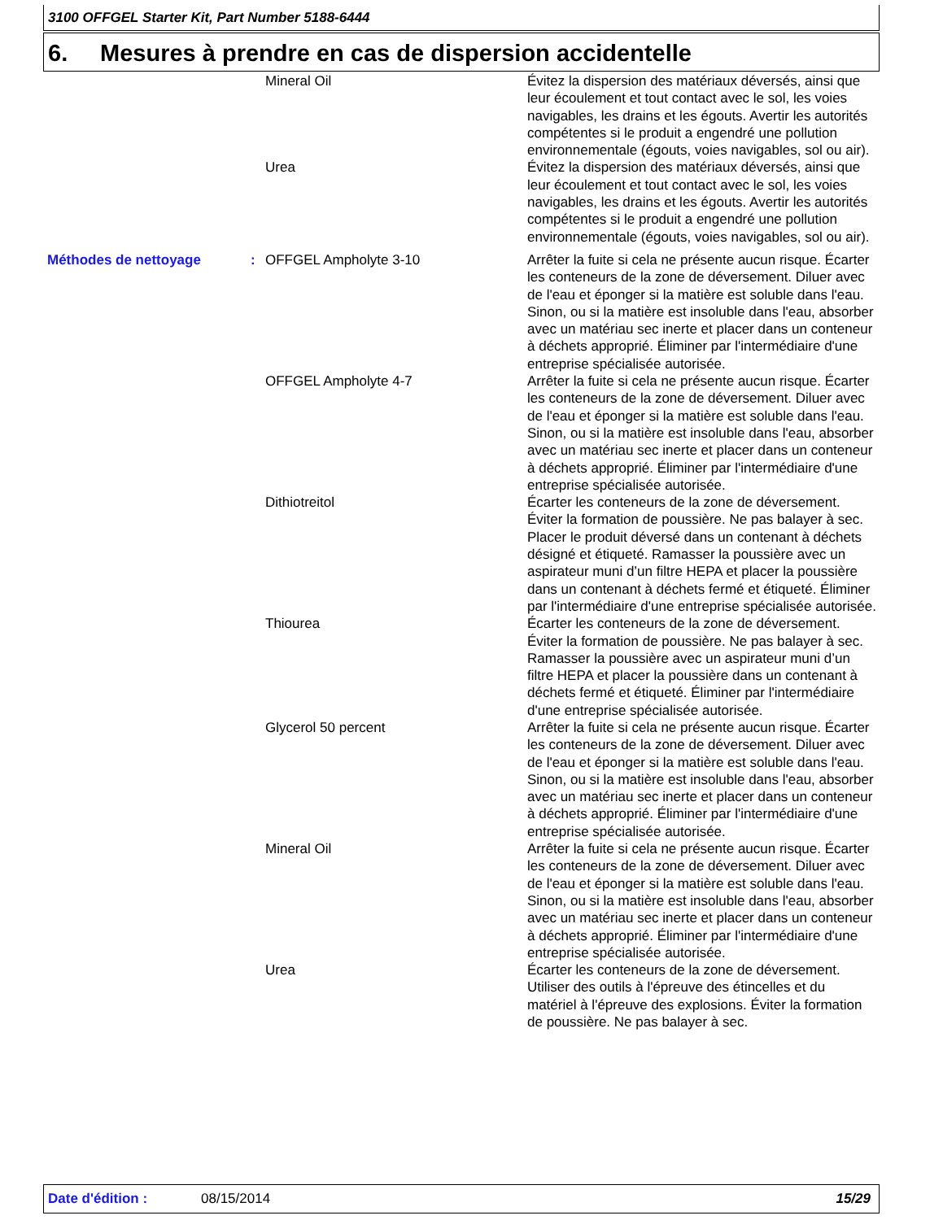3100 OFFGEL Starter Kit, Part Number 5188-6444
6. Mesures à prendre en cas de dispersion accidentelle
Mineral Oil Évitez la dispersion des matériaux déversés, ainsi que leur écoulement et tout contact avec le sol, les voies navigables, les drains et les égouts. Avertir les autorités compétentes si le produit a engendré une pollution environnementale (égouts, voies navigables, sol ou air).
Urea Évitez la dispersion des matériaux déversés, ainsi que leur écoulement et tout contact avec le sol, les voies navigables, les drains et les égouts. Avertir les autorités compétentes si le produit a engendré une pollution environnementale (égouts, voies navigables, sol ou air).
Méthodes de nettoyage : OFFGEL Ampholyte 3-10 Arrêter la fuite si cela ne présente aucun risque. Écarter les conteneurs de la zone de déversement. Diluer avec de l'eau et éponger si la matière est soluble dans l'eau. Sinon, ou si la matière est insoluble dans l'eau, absorber avec un matériau sec inerte et placer dans un conteneur à déchets approprié. Éliminer par l'intermédiaire d'une entreprise spécialisée autorisée.
OFFGEL Ampholyte 4-7 Arrêter la fuite si cela ne présente aucun risque. Écarter les conteneurs de la zone de déversement. Diluer avec de l'eau et éponger si la matière est soluble dans l'eau. Sinon, ou si la matière est insoluble dans l'eau, absorber avec un matériau sec inerte et placer dans un conteneur à déchets approprié. Éliminer par l'intermédiaire d'une entreprise spécialisée autorisée.
Dithiotreitol Écarter les conteneurs de la zone de déversement. Éviter la formation de poussière. Ne pas balayer à sec. Placer le produit déversé dans un contenant à déchets désigné et étiqueté. Ramasser la poussière avec un aspirateur muni d’un filtre HEPA et placer la poussière dans un contenant à déchets fermé et étiqueté. Éliminer par l'intermédiaire d'une entreprise spécialisée autorisée.
Thiourea Écarter les conteneurs de la zone de déversement. Éviter la formation de poussière. Ne pas balayer à sec. Ramasser la poussière avec un aspirateur muni d’un filtre HEPA et placer la poussière dans un contenant à déchets fermé et étiqueté. Éliminer par l'intermédiaire d'une entreprise spécialisée autorisée.
Glycerol 50 percent Arrêter la fuite si cela ne présente aucun risque. Écarter les conteneurs de la zone de déversement. Diluer avec de l'eau et éponger si la matière est soluble dans l'eau. Sinon, ou si la matière est insoluble dans l'eau, absorber avec un matériau sec inerte et placer dans un conteneur à déchets approprié. Éliminer par l'intermédiaire d'une entreprise spécialisée autorisée.
Mineral Oil Arrêter la fuite si cela ne présente aucun risque. Écarter les conteneurs de la zone de déversement. Diluer avec de l'eau et éponger si la matière est soluble dans l'eau. Sinon, ou si la matière est insoluble dans l'eau, absorber avec un matériau sec inerte et placer dans un conteneur à déchets approprié. Éliminer par l'intermédiaire d'une entreprise spécialisée autorisée.
Urea Écarter les conteneurs de la zone de déversement. Utiliser des outils à l'épreuve des étincelles et du matériel à l'épreuve des explosions. Éviter la formation de poussière. Ne pas balayer à sec.
Date d'édition : 08/15/2014 15/29